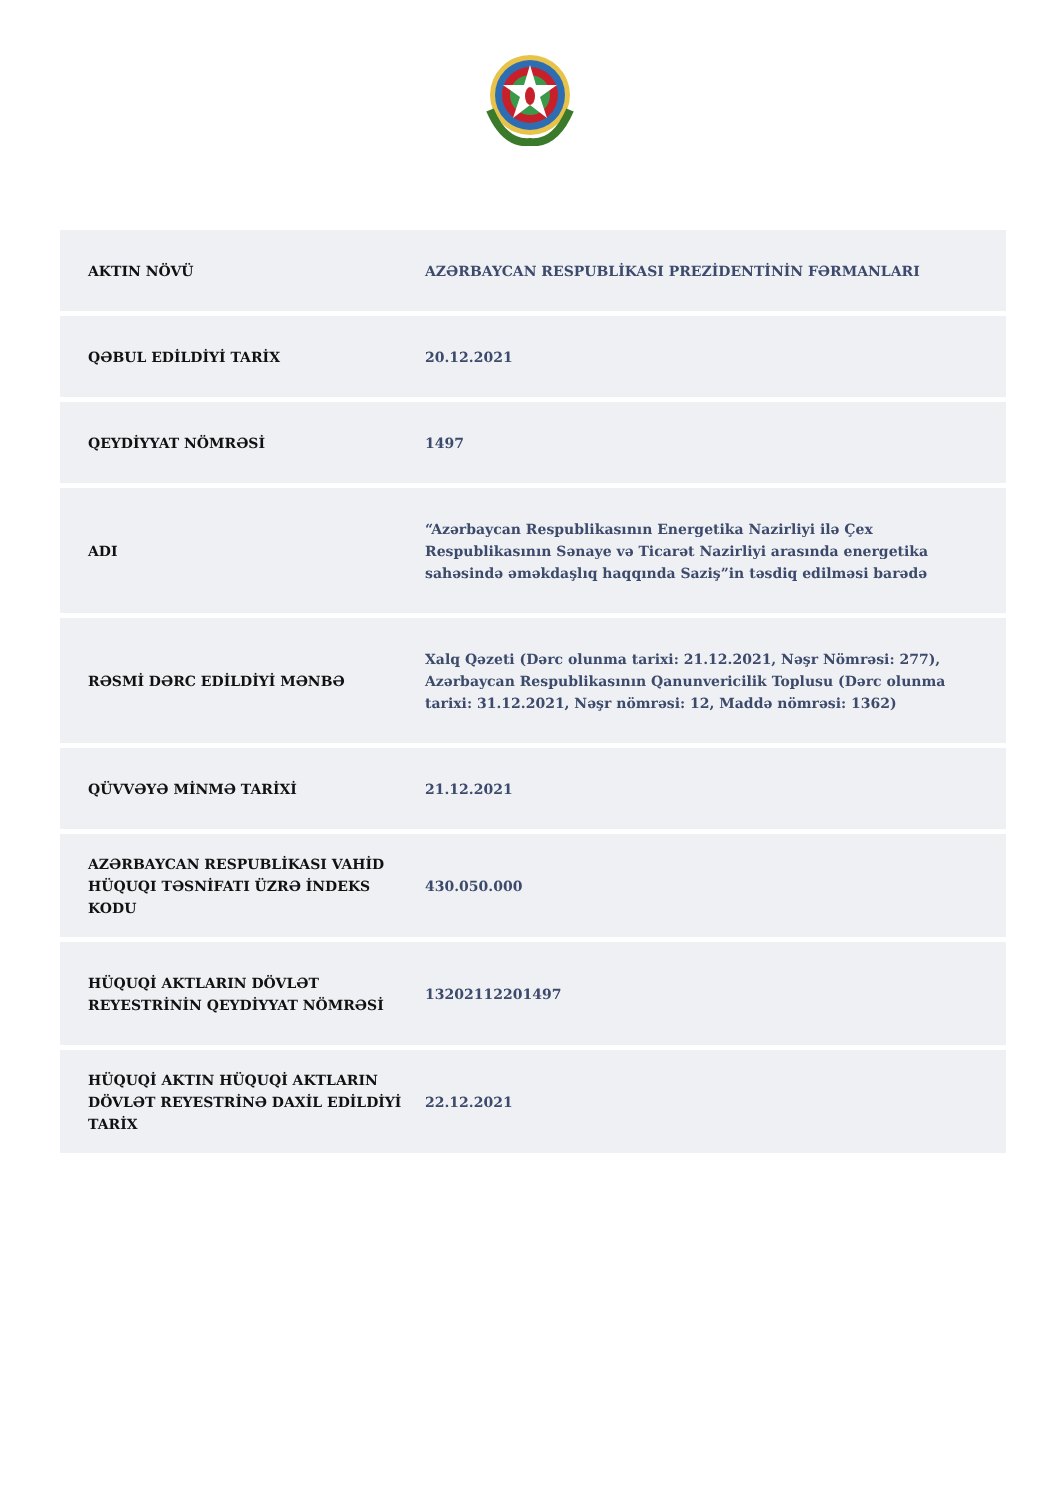| AKTIN NÖVÜ | AZƏRBAYCAN RESPUBLİKASI PREZİDENTİNİN FƏRMANLARI |
| QƏBUL EDİLDİYİ TARİX | 20.12.2021 |
| QEYDİYYAT NÖMRƏSİ | 1497 |
| ADI | “Azərbaycan Respublikasının Energetika Nazirliyi ilə Çex Respublikasının Sənaye və Ticarət Nazirliyi arasında energetika sahəsində əməkdaşlıq haqqında Saziş”in təsdiq edilməsi barədə |
| RƏSMİ DƏRC EDİLDİYİ MƏNBƏ | Xalq Qəzeti (Dərc olunma tarixi: 21.12.2021, Nəşr Nömrəsi: 277), Azərbaycan Respublikasının Qanunvericilik Toplusu (Dərc olunma tarixi: 31.12.2021, Nəşr nömrəsi: 12, Maddə nömrəsi: 1362) |
| QÜVVƏYƏ MİNMƏ TARİXİ | 21.12.2021 |
| AZƏRBAYCAN RESPUBLİKASI VAHİD HÜQUQI TƏSNİFATI ÜZRƏ İNDEKS KODU | 430.050.000 |
| HÜQUQİ AKTLARIN DÖVLƏT REYESTRİNİN QEYDİYYAT NÖMRƏSİ | 13202112201497 |
| HÜQUQİ AKTIN HÜQUQİ AKTLARIN DÖVLƏT REYESTRİNƏ DAXİL EDİLDİYİ TARİX | 22.12.2021 |